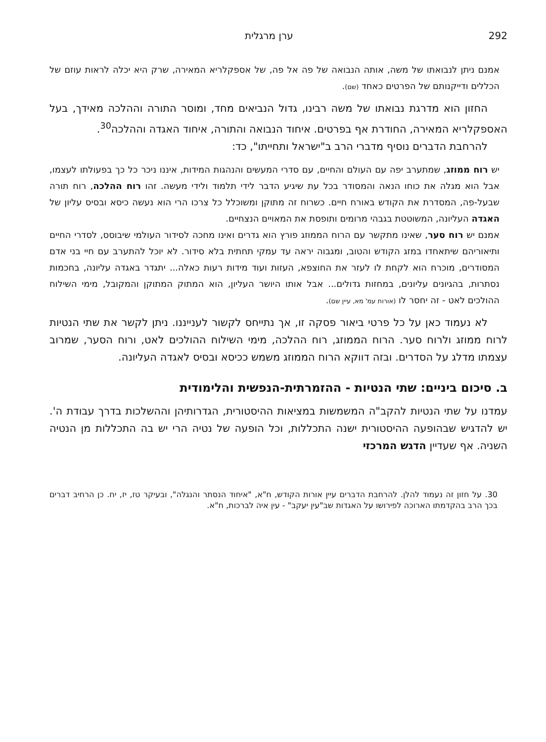292 ערן מרגלית
אמנם ניתן לנבואתו של משה, אותה הנבואה של פה אל פה, של אספקלריא המאירה, שרק היא יכלה לראות עוזם של הכללים ודייקנותם של הפרטים כאחד (שם).
החזון הוא מדרגת נבואתו של משה רבינו, גדול הנביאים מחד, ומוסר התורה וההלכה מאידך, בעל האספקלריא המאירה, החודרת אף בפרטים. איחוד הנבואה והתורה, איחוד האגדה וההלכה<sup>30</sup>.
להרחבת הדברים נוסיף מדברי הרב ב"ישראל ותחייתו", כד:
יש רוח ממוזג, שמתערב יפה עם העולם והחיים, עם סדרי המעשים והנהגות המידות, איננו ניכר כל כך בפעולתו לעצמו, אבל הוא מגלה את כוחו הנאה והמסודר בכל עת שיגיע הדבר לידי תלמוד ולידי מעשה. זהו רוח ההלכה, רוח תורה שבעל-פה, המסדרת את הקודש באורח חיים. כשרוח זה מתוקן ומשוכלל כל צרכו הרי הוא נעשה כיסא ובסיס עליון של האגדה העליונה, המשוטטת בגבהי מרומים ותופסת את המאויים הנצחיים.
אמנם יש רוח סער, שאינו מתקשר עם הרוח הממוזג פורץ הוא גדרים ואינו מחכה לסידור העולמי שיבוסס, לסדרי החיים ותיאוריהם שיתאחדו במזג הקודש והטוב, ומגבוה יראה עד עמקי תחתית בלא סידור. לא יוכל להתערב עם חיי בני אדם המסודרים, מוכרח הוא לקחת לו לעזר את החוצפא, העזות ועוד מידות רעות כאלה... יתגדר באגדה עליונה, בחכמות נסתרות, בהגיונים עליונים, במחזות גדולים... אבל אותו היושר העליון, הוא המתוק המתוקן והמקובל, מימי השילוח ההולכים לאט - זה יחסר לו (אורות עמ' מא, עיין שם).
לא נעמוד כאן על כל פרטי ביאור פסקה זו, אך נתייחס לקשור לענייננו. ניתן לקשר את שתי הנטיות לרוח ממוזג ולרוח סער. הרוח הממוזג, רוח ההלכה, מימי השילוח ההולכים לאט, ורוח הסער, שמרוב עצמתו מדלג על הסדרים. ובזה דווקא הרוח הממוזג משמש ככיסא ובסיס לאגדה העליונה.
ב. סיכום ביניים: שתי הנטיות - ההזמרתית-הנפשית והלימודית
עמדנו על שתי הנטיות להקב"ה המשמשות במציאות ההיסטורית, הגדרותיהן וההשלכות בדרך עבודת ה'. יש להדגיש שבהופעה ההיסטורית ישנה התכללות, וכל הופעה של נטיה הרי יש בה התכללות מן הנטיה השניה. אף שעדיין הדגש המרכזי
30. על חזון זה נעמוד להלן. להרחבת הדברים עיין אורות הקודש, ח"א, "איחוד הנסתר והנגלה", ובעיקר טז, יז, יח. כן הרחיב דברים בכך הרב בהקדמתו הארוכה לפירושו על האגדות שב"עין יעקב" - עין איה לברכות, ח"א.